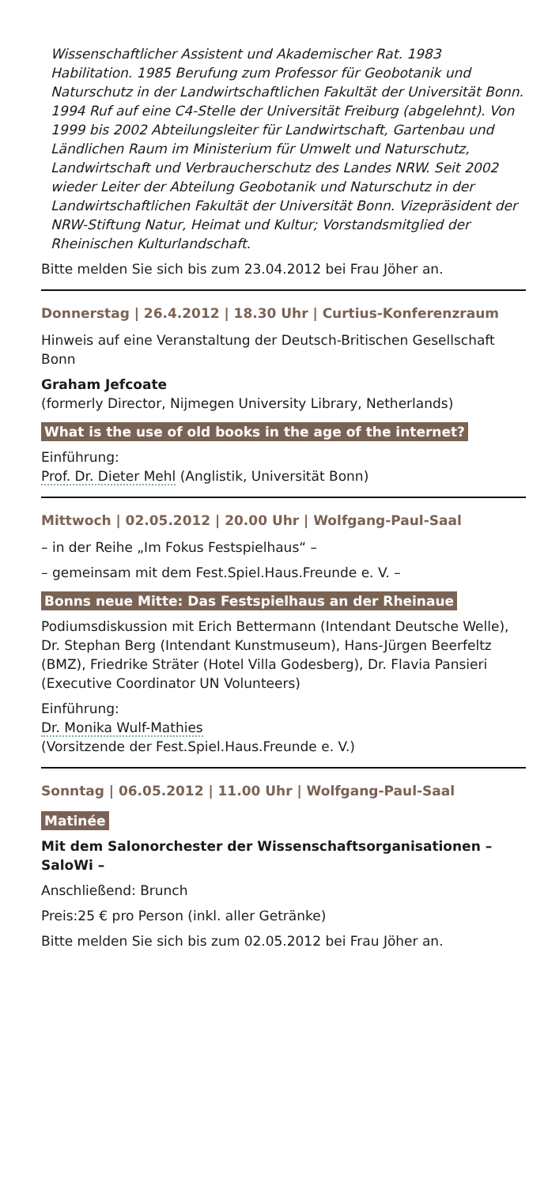Wissenschaftlicher Assistent und Akademischer Rat. 1983 Habilitation. 1985 Berufung zum Professor für Geobotanik und Naturschutz in der Landwirtschaftlichen Fakultät der Universität Bonn. 1994 Ruf auf eine C4-Stelle der Universität Freiburg (abgelehnt). Von 1999 bis 2002 Abteilungsleiter für Landwirtschaft, Gartenbau und Ländlichen Raum im Ministerium für Umwelt und Naturschutz, Landwirtschaft und Verbraucherschutz des Landes NRW. Seit 2002 wieder Leiter der Abteilung Geobotanik und Naturschutz in der Landwirtschaftlichen Fakultät der Universität Bonn. Vizepräsident der NRW-Stiftung Natur, Heimat und Kultur; Vorstandsmitglied der Rheinischen Kulturlandschaft.
Bitte melden Sie sich bis zum 23.04.2012 bei Frau Jöher an.
Donnerstag | 26.4.2012 | 18.30 Uhr | Curtius-Konferenzraum
Hinweis auf eine Veranstaltung der Deutsch-Britischen Gesellschaft Bonn
Graham Jefcoate
(formerly Director, Nijmegen University Library, Netherlands)
What is the use of old books in the age of the internet?
Einführung:
Prof. Dr. Dieter Mehl (Anglistik, Universität Bonn)
Mittwoch | 02.05.2012 | 20.00 Uhr | Wolfgang-Paul-Saal
– in der Reihe „Im Fokus Festspielhaus“ –
– gemeinsam mit dem Fest.Spiel.Haus.Freunde e. V. –
Bonns neue Mitte: Das Festspielhaus an der Rheinaue
Podiumsdiskussion mit Erich Bettermann (Intendant Deutsche Welle), Dr. Stephan Berg (Intendant Kunstmuseum), Hans-Jürgen Beerfeltz (BMZ), Friedrike Sträter (Hotel Villa Godesberg), Dr. Flavia Pansieri (Executive Coordinator UN Volunteers)
Einführung:
Dr. Monika Wulf-Mathies
(Vorsitzende der Fest.Spiel.Haus.Freunde e. V.)
Sonntag | 06.05.2012 | 11.00 Uhr | Wolfgang-Paul-Saal
Matinée
Mit dem Salonorchester der Wissenschaftsorganisationen – SaloWi –
Anschließend: Brunch
Preis:25 € pro Person (inkl. aller Getränke)
Bitte melden Sie sich bis zum 02.05.2012 bei Frau Jöher an.